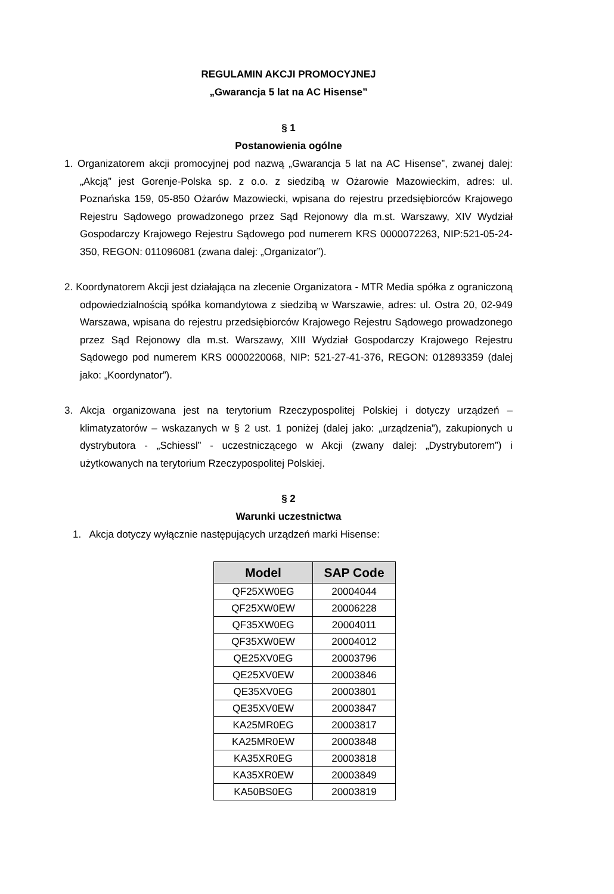REGULAMIN AKCJI PROMOCYJNEJ
„Gwarancja 5 lat na AC Hisense”
§ 1
Postanowienia ogólne
1. Organizatorem akcji promocyjnej pod nazwą „Gwarancja 5 lat na AC Hisense”, zwanej dalej: „Akcją” jest Gorenje-Polska sp. z o.o. z siedzibą w Ożarowie Mazowieckim, adres: ul. Poznańska 159, 05-850 Ożarów Mazowiecki, wpisana do rejestru przedsiębiorców Krajowego Rejestru Sądowego prowadzonego przez Sąd Rejonowy dla m.st. Warszawy, XIV Wydział Gospodarczy Krajowego Rejestru Sądowego pod numerem KRS 0000072263, NIP:521-05-24-350, REGON: 011096081 (zwana dalej: „Organizator”).
2. Koordynatorem Akcji jest działająca na zlecenie Organizatora - MTR Media spółka z ograniczoną odpowiedzialnością spółka komandytowa z siedzibą w Warszawie, adres: ul. Ostra 20, 02-949 Warszawa, wpisana do rejestru przedsiębiorców Krajowego Rejestru Sądowego prowadzonego przez Sąd Rejonowy dla m.st. Warszawy, XIII Wydział Gospodarczy Krajowego Rejestru Sądowego pod numerem KRS 0000220068, NIP: 521-27-41-376, REGON: 012893359 (dalej jako: „Koordynator”).
3. Akcja organizowana jest na terytorium Rzeczypospolitej Polskiej i dotyczy urządzeń – klimatyzatorów – wskazanych w § 2 ust. 1 poniżej (dalej jako: „urządzenia”), zakupionych u dystrybutora - „Schiessl” - uczestniczącego w Akcji (zwany dalej: „Dystrybutorem”) i użytkowanych na terytorium Rzeczypospolitej Polskiej.
§ 2
Warunki uczestnictwa
1. Akcja dotyczy wyłącznie następujących urządzeń marki Hisense:
| Model | SAP Code |
| --- | --- |
| QF25XW0EG | 20004044 |
| QF25XW0EW | 20006228 |
| QF35XW0EG | 20004011 |
| QF35XW0EW | 20004012 |
| QE25XV0EG | 20003796 |
| QE25XV0EW | 20003846 |
| QE35XV0EG | 20003801 |
| QE35XV0EW | 20003847 |
| KA25MR0EG | 20003817 |
| KA25MR0EW | 20003848 |
| KA35XR0EG | 20003818 |
| KA35XR0EW | 20003849 |
| KA50BS0EG | 20003819 |